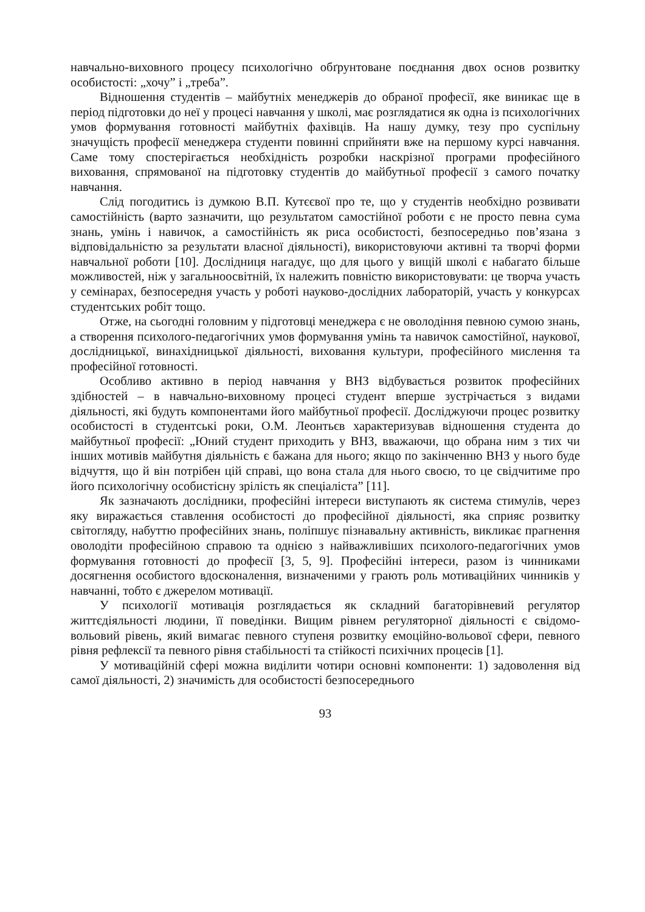навчально-виховного процесу психологічно обґрунтоване поєднання двох основ розвитку особистості: „хочу” і „треба”.
Відношення студентів – майбутніх менеджерів до обраної професії, яке виникає ще в період підготовки до неї у процесі навчання у школі, має розглядатися як одна із психологічних умов формування готовності майбутніх фахівців. На нашу думку, тезу про суспільну значущість професії менеджера студенти повинні сприйняти вже на першому курсі навчання. Саме тому спостерігається необхідність розробки наскрізної програми професійного виховання, спрямованої на підготовку студентів до майбутньої професії з самого початку навчання.
Слід погодитись із думкою В.П. Кутєєвої про те, що у студентів необхідно розвивати самостійність (варто зазначити, що результатом самостійної роботи є не просто певна сума знань, умінь і навичок, а самостійність як риса особистості, безпосередньо пов’язана з відповідальністю за результати власної діяльності), використовуючи активні та творчі форми навчальної роботи [10]. Дослідниця нагадує, що для цього у вищій школі є набагато більше можливостей, ніж у загальноосвітній, їх належить повністю використовувати: це творча участь у семінарах, безпосередня участь у роботі науково-дослідних лабораторій, участь у конкурсах студентських робіт тощо.
Отже, на сьогодні головним у підготовці менеджера є не оволодіння певною сумою знань, а створення психолого-педагогічних умов формування умінь та навичок самостійної, наукової, дослідницької, винахідницької діяльності, виховання культури, професійного мислення та професійної готовності.
Особливо активно в період навчання у ВНЗ відбувається розвиток професійних здібностей – в навчально-виховному процесі студент вперше зустрічається з видами діяльності, які будуть компонентами його майбутньої професії. Досліджуючи процес розвитку особистості в студентські роки, О.М. Леонтьєв характеризував відношення студента до майбутньої професії: „Юний студент приходить у ВНЗ, вважаючи, що обрана ним з тих чи інших мотивів майбутня діяльність є бажана для нього; якщо по закінченню ВНЗ у нього буде відчуття, що й він потрібен цій справі, що вона стала для нього своєю, то це свідчитиме про його психологічну особистісну зрілість як спеціаліста” [11].
Як зазначають дослідники, професійні інтереси виступають як система стимулів, через яку виражається ставлення особистості до професійної діяльності, яка сприяє розвитку світогляду, набуттю професійних знань, поліпшує пізнавальну активність, викликає прагнення оволодіти професійною справою та однією з найважливіших психолого-педагогічних умов формування готовності до професії [3, 5, 9]. Професійні інтереси, разом із чинниками досягнення особистого вдосконалення, визначеними у грають роль мотиваційних чинників у навчанні, тобто є джерелом мотивації.
У психології мотивація розглядається як складний багаторівневий регулятор життєдіяльності людини, її поведінки. Вищим рівнем регуляторної діяльності є свідомо-вольовий рівень, який вимагає певного ступеня розвитку емоційно-вольової сфери, певного рівня рефлексії та певного рівня стабільності та стійкості психічних процесів [1].
У мотиваційній сфері можна виділити чотири основні компоненти: 1) задоволення від самої діяльності, 2) значимість для особистості безпосереднього
93